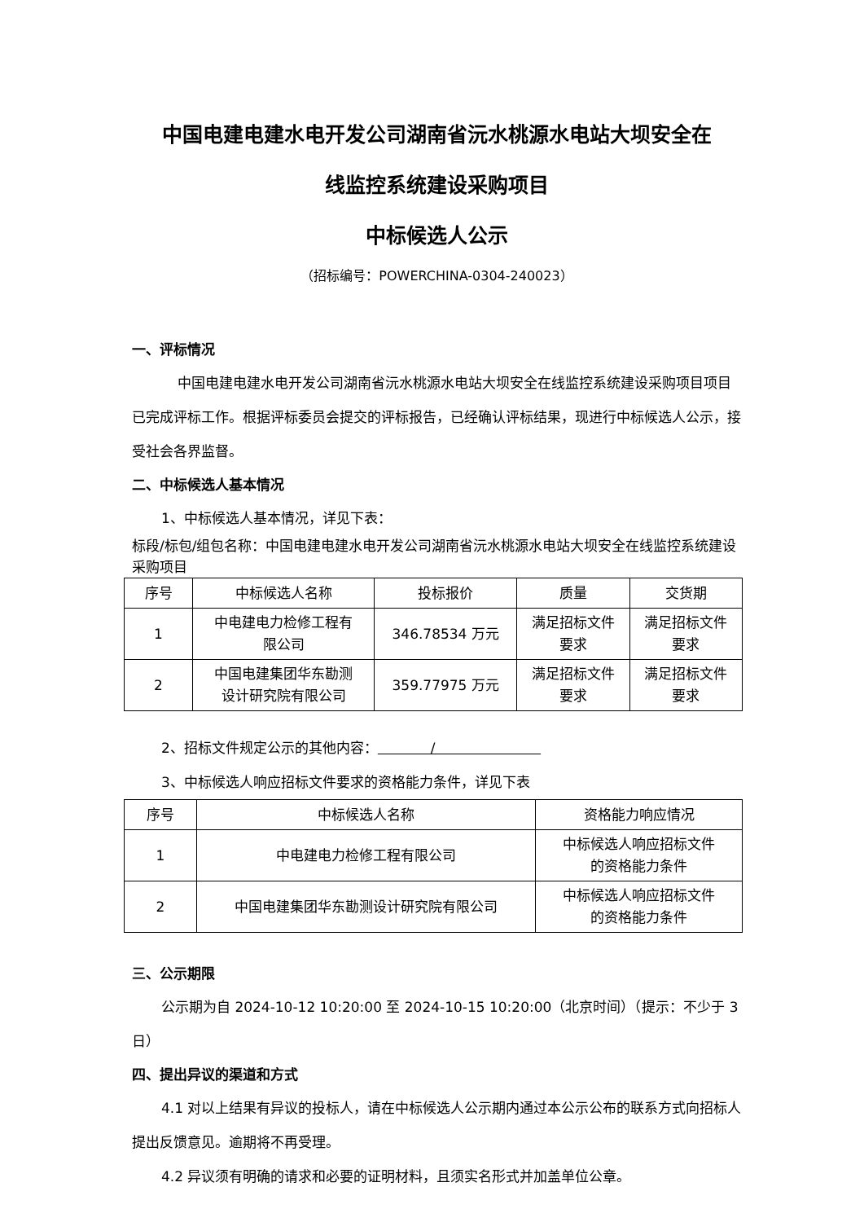中国电建电建水电开发公司湖南省沅水桃源水电站大坝安全在
线监控系统建设采购项目
中标候选人公示
（招标编号：POWERCHINA-0304-240023）
一、评标情况
中国电建电建水电开发公司湖南省沅水桃源水电站大坝安全在线监控系统建设采购项目项目已完成评标工作。根据评标委员会提交的评标报告，已经确认评标结果，现进行中标候选人公示，接受社会各界监督。
二、中标候选人基本情况
1、中标候选人基本情况，详见下表：
标段/标包/组包名称：中国电建电建水电开发公司湖南省沅水桃源水电站大坝安全在线监控系统建设采购项目
| 序号 | 中标候选人名称 | 投标报价 | 质量 | 交货期 |
| --- | --- | --- | --- | --- |
| 1 | 中电建电力检修工程有 限公司 | 346.78534 万元 | 满足招标文件 要求 | 满足招标文件 要求 |
| 2 | 中国电建集团华东勘测 设计研究院有限公司 | 359.77975 万元 | 满足招标文件 要求 | 满足招标文件 要求 |
2、招标文件规定公示的其他内容： /
3、中标候选人响应招标文件要求的资格能力条件，详见下表
| 序号 | 中标候选人名称 | 资格能力响应情况 |
| --- | --- | --- |
| 1 | 中电建电力检修工程有限公司 | 中标候选人响应招标文件 的资格能力条件 |
| 2 | 中国电建集团华东勘测设计研究院有限公司 | 中标候选人响应招标文件 的资格能力条件 |
三、公示期限
公示期为自 2024-10-12 10:20:00 至 2024-10-15 10:20:00（北京时间）（提示：不少于 3 日）
四、提出异议的渠道和方式
4.1 对以上结果有异议的投标人，请在中标候选人公示期内通过本公示公布的联系方式向招标人提出反馈意见。逾期将不再受理。
4.2 异议须有明确的请求和必要的证明材料，且须实名形式并加盖单位公章。